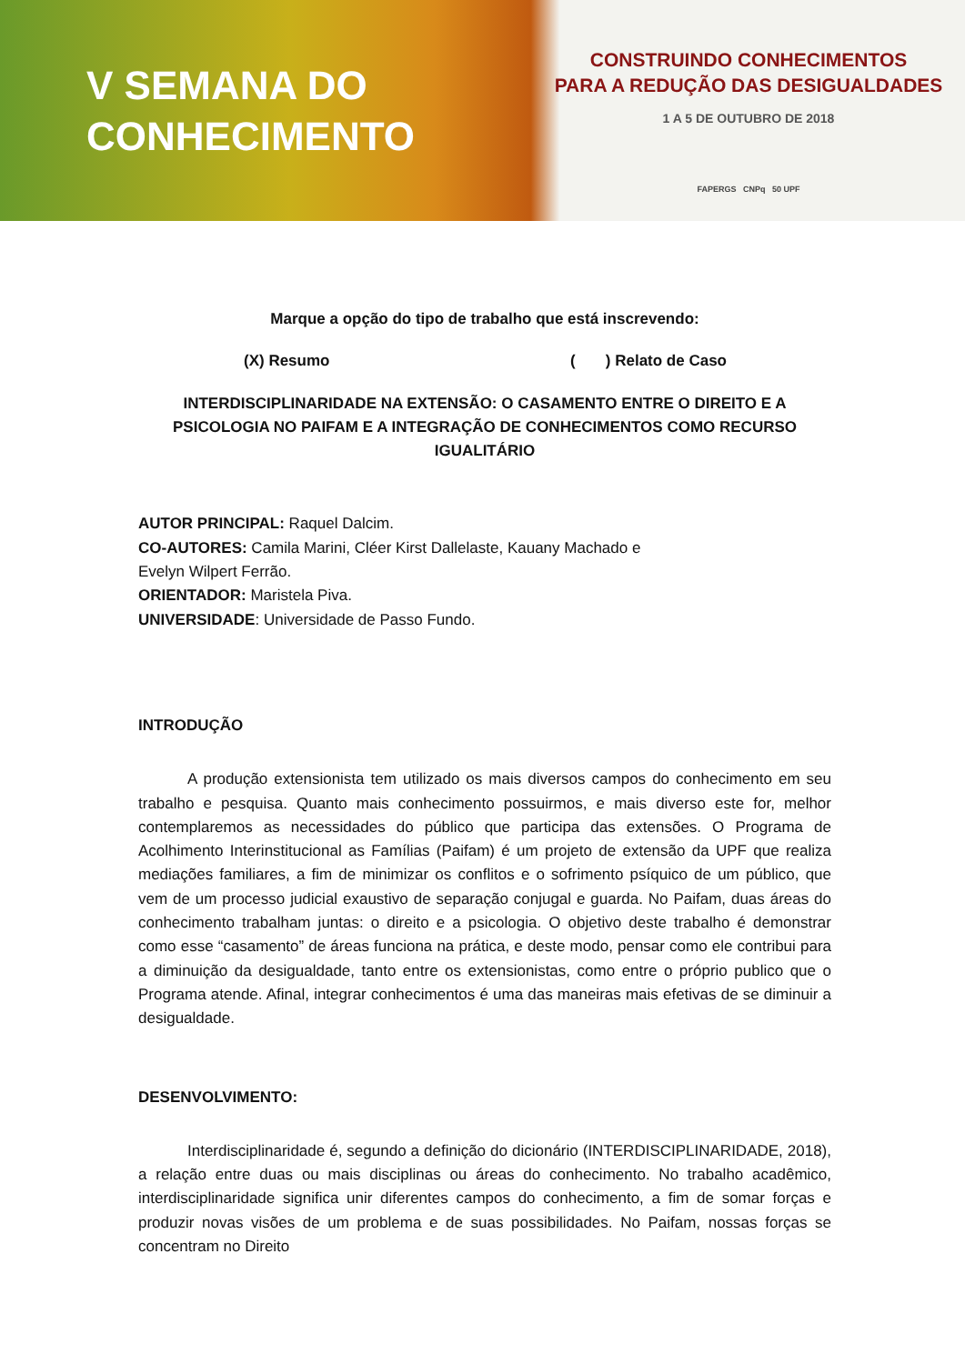V SEMANA DO
CONHECIMENTO
CONSTRUINDO CONHECIMENTOS
PARA A REDUÇÃO DAS DESIGUALDADES
1 A 5 DE OUTUBRO DE 2018
FAPERGS CNPq 50 UPF
Marque a opção do tipo de trabalho que está inscrevendo:
(X) Resumo ( ) Relato de Caso
INTERDISCIPLINARIDADE NA EXTENSÃO: O CASAMENTO ENTRE O DIREITO E A PSICOLOGIA NO PAIFAM E A INTEGRAÇÃO DE CONHECIMENTOS COMO RECURSO IGUALITÁRIO
AUTOR PRINCIPAL: Raquel Dalcim.
CO-AUTORES: Camila Marini, Cléer Kirst Dallelaste, Kauany Machado e
Evelyn Wilpert Ferrão.
ORIENTADOR: Maristela Piva.
UNIVERSIDADE: Universidade de Passo Fundo.
INTRODUÇÃO
A produção extensionista tem utilizado os mais diversos campos do conhecimento em seu trabalho e pesquisa. Quanto mais conhecimento possuirmos, e mais diverso este for, melhor contemplaremos as necessidades do público que participa das extensões. O Programa de Acolhimento Interinstitucional as Famílias (Paifam) é um projeto de extensão da UPF que realiza mediações familiares, a fim de minimizar os conflitos e o sofrimento psíquico de um público, que vem de um processo judicial exaustivo de separação conjugal e guarda. No Paifam, duas áreas do conhecimento trabalham juntas: o direito e a psicologia. O objetivo deste trabalho é demonstrar como esse “casamento” de áreas funciona na prática, e deste modo, pensar como ele contribui para a diminuição da desigualdade, tanto entre os extensionistas, como entre o próprio publico que o Programa atende. Afinal, integrar conhecimentos é uma das maneiras mais efetivas de se diminuir a desigualdade.
DESENVOLVIMENTO:
Interdisciplinaridade é, segundo a definição do dicionário (INTERDISCIPLINARIDADE, 2018), a relação entre duas ou mais disciplinas ou áreas do conhecimento. No trabalho acadêmico, interdisciplinaridade significa unir diferentes campos do conhecimento, a fim de somar forças e produzir novas visões de um problema e de suas possibilidades. No Paifam, nossas forças se concentram no Direito